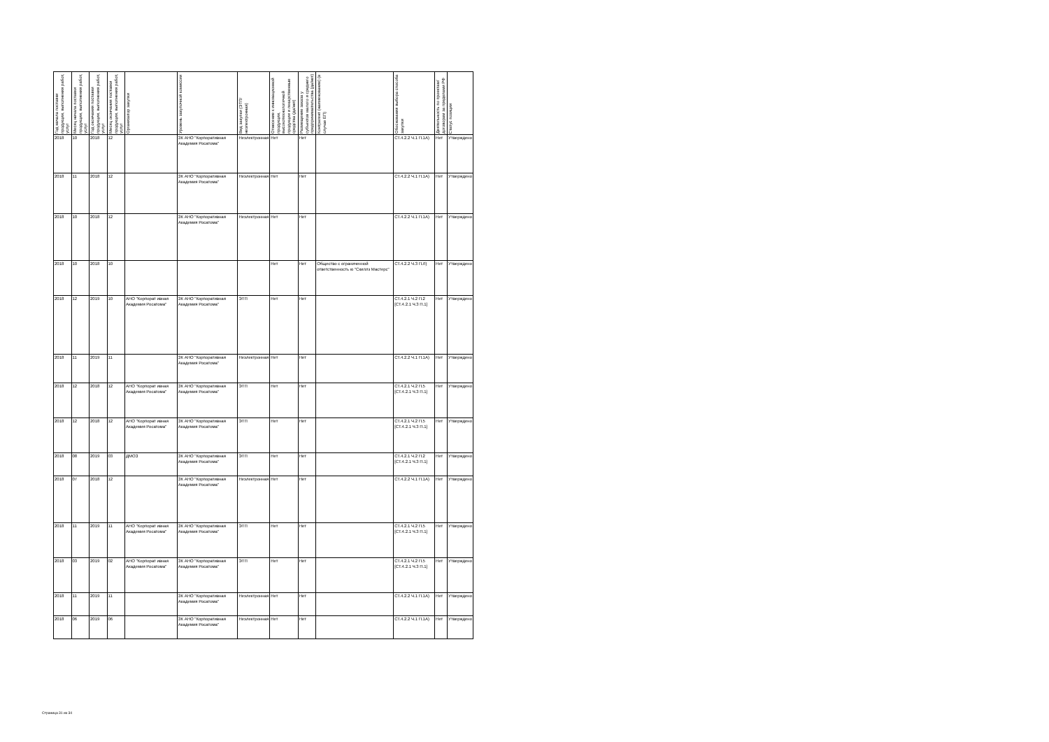| Год начала поставки продукции, выполнения работ, услуг | Месяц начала поставки продукции, выполнения работ, услуг | Год окончания поставки продукции, выполнения работ, услуг | Месяц окончания поставки продукции, выполнения работ, услуг | Организатор закупки | Уровень закупочной комиссии | Вид закупки (ЭТП/неэлектронная) | Отнесение к инновационной продукции, высокотехнологичной продукции и лекарственные средства (да/нет) | Размещение заказа у субъектов малого и среднего предпринимательства (да/нет) | Контрагент (наименование) (в случае ЕП) | Обоснования выбора способа закупки | Деятельность по проектам/договорам за пределами РФ | Статус позиции |
| --- | --- | --- | --- | --- | --- | --- | --- | --- | --- | --- | --- | --- |
| 2018 | 10 | 2018 | 12 | | ЗК АНО "Корпоративная Академия Росатома" | Неэлектронная | Нет | Нет | | СТ.4.2.2 Ч.1 П.1А) | Нет | Утверждено |
| 2018 | 11 | 2018 | 12 | | ЗК АНО "Корпоративная Академия Росатома" | Неэлектронная | Нет | Нет | | СТ.4.2.2 Ч.1 П.1А) | Нет | Утверждено |
| 2018 | 10 | 2018 | 12 | | ЗК АНО "Корпоративная Академия Росатома" | Неэлектронная | Нет | Нет | | СТ.4.2.2 Ч.1 П.1А) | Нет | Утверждено |
| 2018 | 10 | 2018 | 10 | | | | Нет | Нет | Общество с ограниченной ответственность ю "Скиллз Мастерс" | СТ.4.2.2 Ч.3 П.Л) | Нет | Утверждено |
| 2018 | 12 | 2019 | 10 | АНО "Корпорат ивная Академия Росатома" | ЗК АНО "Корпоративная Академия Росатома" | ЭТП | Нет | Нет | | СТ.4.2.1 Ч.2 П.2 [СТ.4.2.1 Ч.3 П.1] | Нет | Утверждено |
| 2018 | 11 | 2019 | 11 | | ЗК АНО "Корпоративная Академия Росатома" | Неэлектронная | Нет | Нет | | СТ.4.2.2 Ч.1 П.1А) | Нет | Утверждено |
| 2018 | 12 | 2018 | 12 | АНО "Корпорат ивная Академия Росатома" | ЗК АНО "Корпоративная Академия Росатома" | ЭТП | Нет | Нет | | СТ.4.2.1 Ч.2 П.5 [СТ.4.2.1 Ч.3 П.1] | Нет | Утверждено |
| 2018 | 12 | 2018 | 12 | АНО "Корпорат ивная Академия Росатома" | ЗК АНО "Корпоративная Академия Росатома" | ЭТП | Нет | Нет | | СТ.4.2.1 Ч.2 П.5 [СТ.4.2.1 Ч.3 П.1] | Нет | Утверждено |
| 2018 | 08 | 2019 | 03 | ДМОЗ | ЗК АНО "Корпоративная Академия Росатома" | ЭТП | Нет | Нет | | СТ.4.2.1 Ч.2 П.2 [СТ.4.2.1 Ч.3 П.1] | Нет | Утверждено |
| 2018 | 07 | 2018 | 12 | | ЗК АНО "Корпоративная Академия Росатома" | Неэлектронная | Нет | Нет | | СТ.4.2.2 Ч.1 П.1А) | Нет | Утверждено |
| 2018 | 11 | 2019 | 11 | АНО "Корпорат ивная Академия Росатома" | ЗК АНО "Корпоративная Академия Росатома" | ЭТП | Нет | Нет | | СТ.4.2.1 Ч.2 П.5 [СТ.4.2.1 Ч.3 П.1] | Нет | Утверждено |
| 2018 | 03 | 2019 | 02 | АНО "Корпорат ивная Академия Росатома" | ЗК АНО "Корпоративная Академия Росатома" | ЭТП | Нет | Нет | | СТ.4.2.1 Ч.2 П.5 [СТ.4.2.1 Ч.3 П.1] | Нет | Утверждено |
| 2018 | 11 | 2019 | 11 | | ЗК АНО "Корпоративная Академия Росатома" | Неэлектронная | Нет | Нет | | СТ.4.2.2 Ч.1 П.1А) | Нет | Утверждено |
| 2018 | 06 | 2019 | 06 | | ЗК АНО "Корпоративная Академия Росатома" | Неэлектронная | Нет | Нет | | СТ.4.2.2 Ч.1 П.1А) | Нет | Утверждено |
Страница 31 из 34